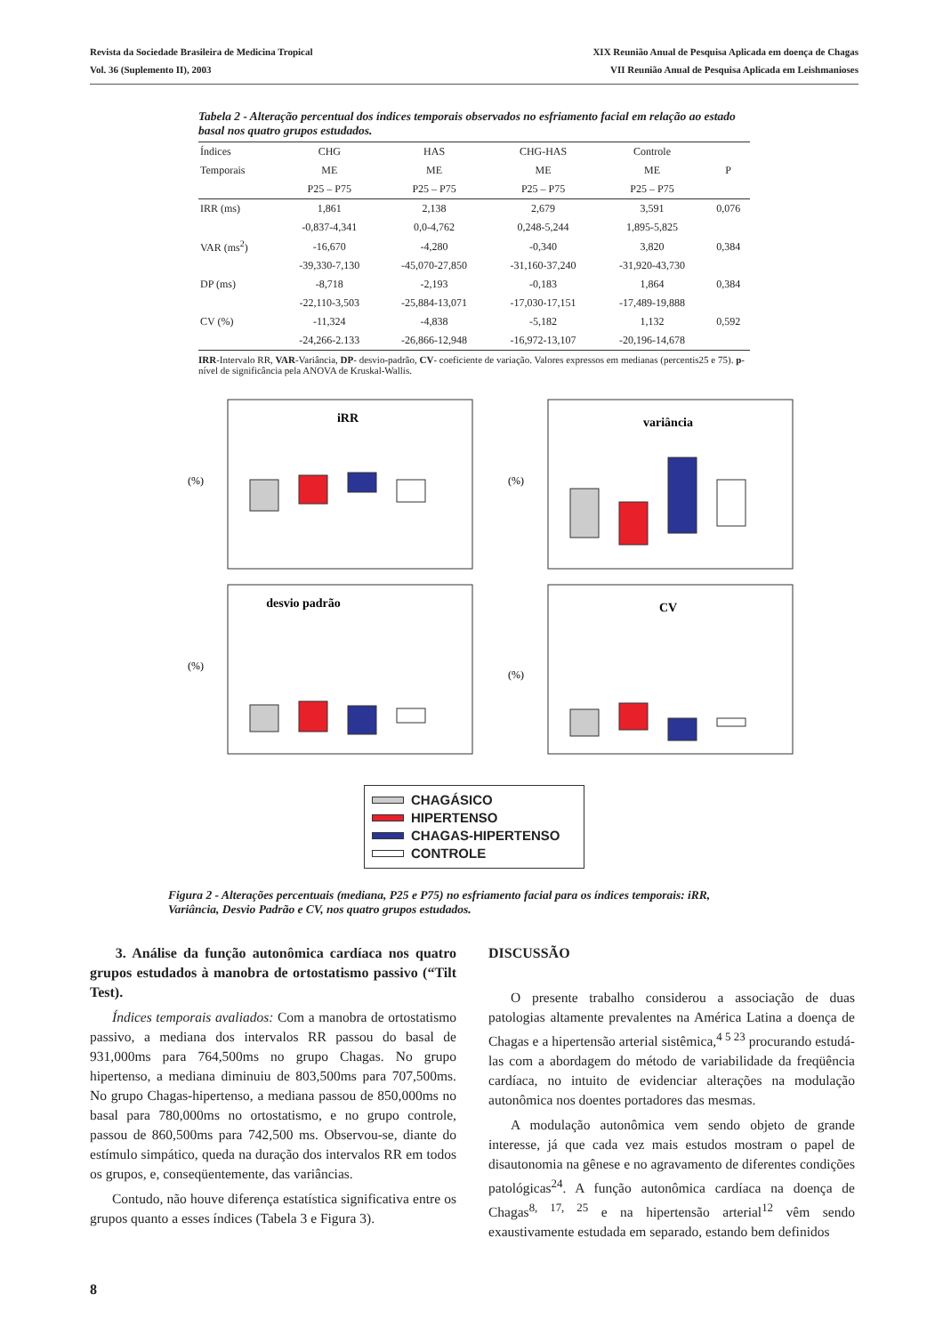Revista da Sociedade Brasileira de Medicina Tropical
Vol. 36 (Suplemento II), 2003
XIX Reunião Anual de Pesquisa Aplicada em doença de Chagas
VII Reunião Anual de Pesquisa Aplicada em Leishmanioses
Tabela 2 - Alteração percentual dos índices temporais observados no esfriamento facial em relação ao estado basal nos quatro grupos estudados.
| Índices | CHG | HAS | CHG-HAS | Controle | |
| --- | --- | --- | --- | --- | --- |
| Temporais | ME | ME | ME | ME | P |
| | P25 – P75 | P25 – P75 | P25 – P75 | P25 – P75 | |
| IRR (ms) | 1,861 | 2,138 | 2,679 | 3,591 | 0,076 |
| | -0,837-4,341 | 0,0-4,762 | 0,248-5,244 | 1,895-5,825 | |
| VAR (ms<sup>2</sup>) | -16,670 | -4,280 | -0,340 | 3,820 | 0,384 |
| | -39,330-7,130 | -45,070-27,850 | -31,160-37,240 | -31,920-43,730 | |
| DP (ms) | -8,718 | -2,193 | -0,183 | 1,864 | 0,384 |
| | -22,110-3,503 | -25,884-13,071 | -17,030-17,151 | -17,489-19,888 | |
| CV (%) | -11,324 | -4,838 | -5,182 | 1,132 | 0,592 |
| | -24,266-2.133 | -26,866-12,948 | -16,972-13,107 | -20,196-14,678 | |
IRR-Intervalo RR, VAR-Variância, DP- desvio-padrão, CV- coeficiente de variação. Valores expressos em medianas (percentis25 e 75). p-nível de significância pela ANOVA de Kruskal-Wallis.
iRR
(%)
variância
(%)
desvio padrão
(%)
CV
(%)
CHAGÁSICO
HIPERTENSO
CHAGAS-HIPERTENSO
CONTROLE
Figura 2 - Alterações percentuais (mediana, P25 e P75) no esfriamento facial para os índices temporais: iRR, Variância, Desvio Padrão e CV, nos quatro grupos estudados.
3. Análise da função autonômica cardíaca nos quatro grupos estudados à manobra de ortostatismo passivo (“Tilt Test).
Índices temporais avaliados: Com a manobra de ortostatismo passivo, a mediana dos intervalos RR passou do basal de 931,000ms para 764,500ms no grupo Chagas. No grupo hipertenso, a mediana diminuiu de 803,500ms para 707,500ms. No grupo Chagas-hipertenso, a mediana passou de 850,000ms no basal para 780,000ms no ortostatismo, e no grupo controle, passou de 860,500ms para 742,500 ms. Observou-se, diante do estímulo simpático, queda na duração dos intervalos RR em todos os grupos, e, conseqüentemente, das variâncias.
Contudo, não houve diferença estatística significativa entre os grupos quanto a esses índices (Tabela 3 e Figura 3).
DISCUSSÃO
O presente trabalho considerou a associação de duas patologias altamente prevalentes na América Latina a doença de Chagas e a hipertensão arterial sistêmica,<sup>4 5 23</sup> procurando estudá-las com a abordagem do método de variabilidade da freqüência cardíaca, no intuito de evidenciar alterações na modulação autonômica nos doentes portadores das mesmas.
A modulação autonômica vem sendo objeto de grande interesse, já que cada vez mais estudos mostram o papel de disautonomia na gênese e no agravamento de diferentes condições patológicas<sup>24</sup>. A função autonômica cardíaca na doença de Chagas<sup>8, 17, 25</sup> e na hipertensão arterial<sup>12</sup> vêm sendo exaustivamente estudada em separado, estando bem definidos
8